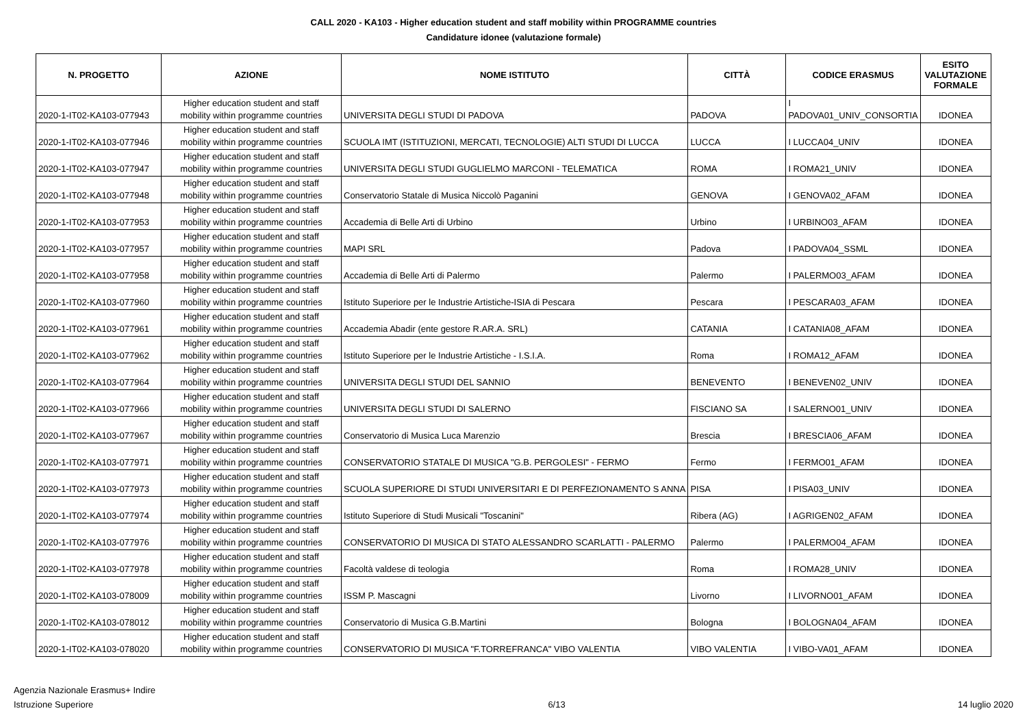CALL 2020 - KA103 - Higher education student and staff mobility within PROGRAMME countries
Candidature idonee (valutazione formale)
| N. PROGETTO | AZIONE | NOME ISTITUTO | CITTÀ | CODICE ERASMUS | ESITO VALUTAZIONE FORMALE |
| --- | --- | --- | --- | --- | --- |
| 2020-1-IT02-KA103-077943 | Higher education student and staff mobility within programme countries | UNIVERSITA DEGLI STUDI DI PADOVA | PADOVA | I PADOVA01_UNIV_CONSORTIA | IDONEA |
| 2020-1-IT02-KA103-077946 | Higher education student and staff mobility within programme countries | SCUOLA IMT (ISTITUZIONI, MERCATI, TECNOLOGIE) ALTI STUDI DI LUCCA | LUCCA | I LUCCA04_UNIV | IDONEA |
| 2020-1-IT02-KA103-077947 | Higher education student and staff mobility within programme countries | UNIVERSITA DEGLI STUDI GUGLIELMO MARCONI - TELEMATICA | ROMA | I ROMA21_UNIV | IDONEA |
| 2020-1-IT02-KA103-077948 | Higher education student and staff mobility within programme countries | Conservatorio Statale di Musica Niccolò Paganini | GENOVA | I GENOVA02_AFAM | IDONEA |
| 2020-1-IT02-KA103-077953 | Higher education student and staff mobility within programme countries | Accademia di Belle Arti di Urbino | Urbino | I URBINO03_AFAM | IDONEA |
| 2020-1-IT02-KA103-077957 | Higher education student and staff mobility within programme countries | MAPI SRL | Padova | I PADOVA04_SSML | IDONEA |
| 2020-1-IT02-KA103-077958 | Higher education student and staff mobility within programme countries | Accademia di Belle Arti di Palermo | Palermo | I PALERMO03_AFAM | IDONEA |
| 2020-1-IT02-KA103-077960 | Higher education student and staff mobility within programme countries | Istituto Superiore per le Industrie Artistiche-ISIA di Pescara | Pescara | I PESCARA03_AFAM | IDONEA |
| 2020-1-IT02-KA103-077961 | Higher education student and staff mobility within programme countries | Accademia Abadir (ente gestore R.AR.A. SRL) | CATANIA | I CATANIA08_AFAM | IDONEA |
| 2020-1-IT02-KA103-077962 | Higher education student and staff mobility within programme countries | Istituto Superiore per le Industrie Artistiche - I.S.I.A. | Roma | I ROMA12_AFAM | IDONEA |
| 2020-1-IT02-KA103-077964 | Higher education student and staff mobility within programme countries | UNIVERSITA DEGLI STUDI DEL SANNIO | BENEVENTO | I BENEVEN02_UNIV | IDONEA |
| 2020-1-IT02-KA103-077966 | Higher education student and staff mobility within programme countries | UNIVERSITA DEGLI STUDI DI SALERNO | FISCIANO SA | I SALERNO01_UNIV | IDONEA |
| 2020-1-IT02-KA103-077967 | Higher education student and staff mobility within programme countries | Conservatorio di Musica Luca Marenzio | Brescia | I BRESCIA06_AFAM | IDONEA |
| 2020-1-IT02-KA103-077971 | Higher education student and staff mobility within programme countries | CONSERVATORIO STATALE DI MUSICA "G.B. PERGOLESI" - FERMO | Fermo | I FERMO01_AFAM | IDONEA |
| 2020-1-IT02-KA103-077973 | Higher education student and staff mobility within programme countries | SCUOLA SUPERIORE DI STUDI UNIVERSITARI E DI PERFEZIONAMENTO S ANNA | PISA | I PISA03_UNIV | IDONEA |
| 2020-1-IT02-KA103-077974 | Higher education student and staff mobility within programme countries | Istituto Superiore di Studi Musicali "Toscanini" | Ribera (AG) | I AGRIGEN02_AFAM | IDONEA |
| 2020-1-IT02-KA103-077976 | Higher education student and staff mobility within programme countries | CONSERVATORIO DI MUSICA DI STATO ALESSANDRO SCARLATTI - PALERMO | Palermo | I PALERMO04_AFAM | IDONEA |
| 2020-1-IT02-KA103-077978 | Higher education student and staff mobility within programme countries | Facoltà valdese di teologia | Roma | I ROMA28_UNIV | IDONEA |
| 2020-1-IT02-KA103-078009 | Higher education student and staff mobility within programme countries | ISSM P. Mascagni | Livorno | I LIVORNO01_AFAM | IDONEA |
| 2020-1-IT02-KA103-078012 | Higher education student and staff mobility within programme countries | Conservatorio di Musica G.B.Martini | Bologna | I BOLOGNA04_AFAM | IDONEA |
| 2020-1-IT02-KA103-078020 | Higher education student and staff mobility within programme countries | CONSERVATORIO DI MUSICA "F.TORREFRANCA" VIBO VALENTIA | VIBO VALENTIA | I VIBO-VA01_AFAM | IDONEA |
Agenzia Nazionale Erasmus+ Indire
Istruzione Superiore
6/13
14 luglio 2020